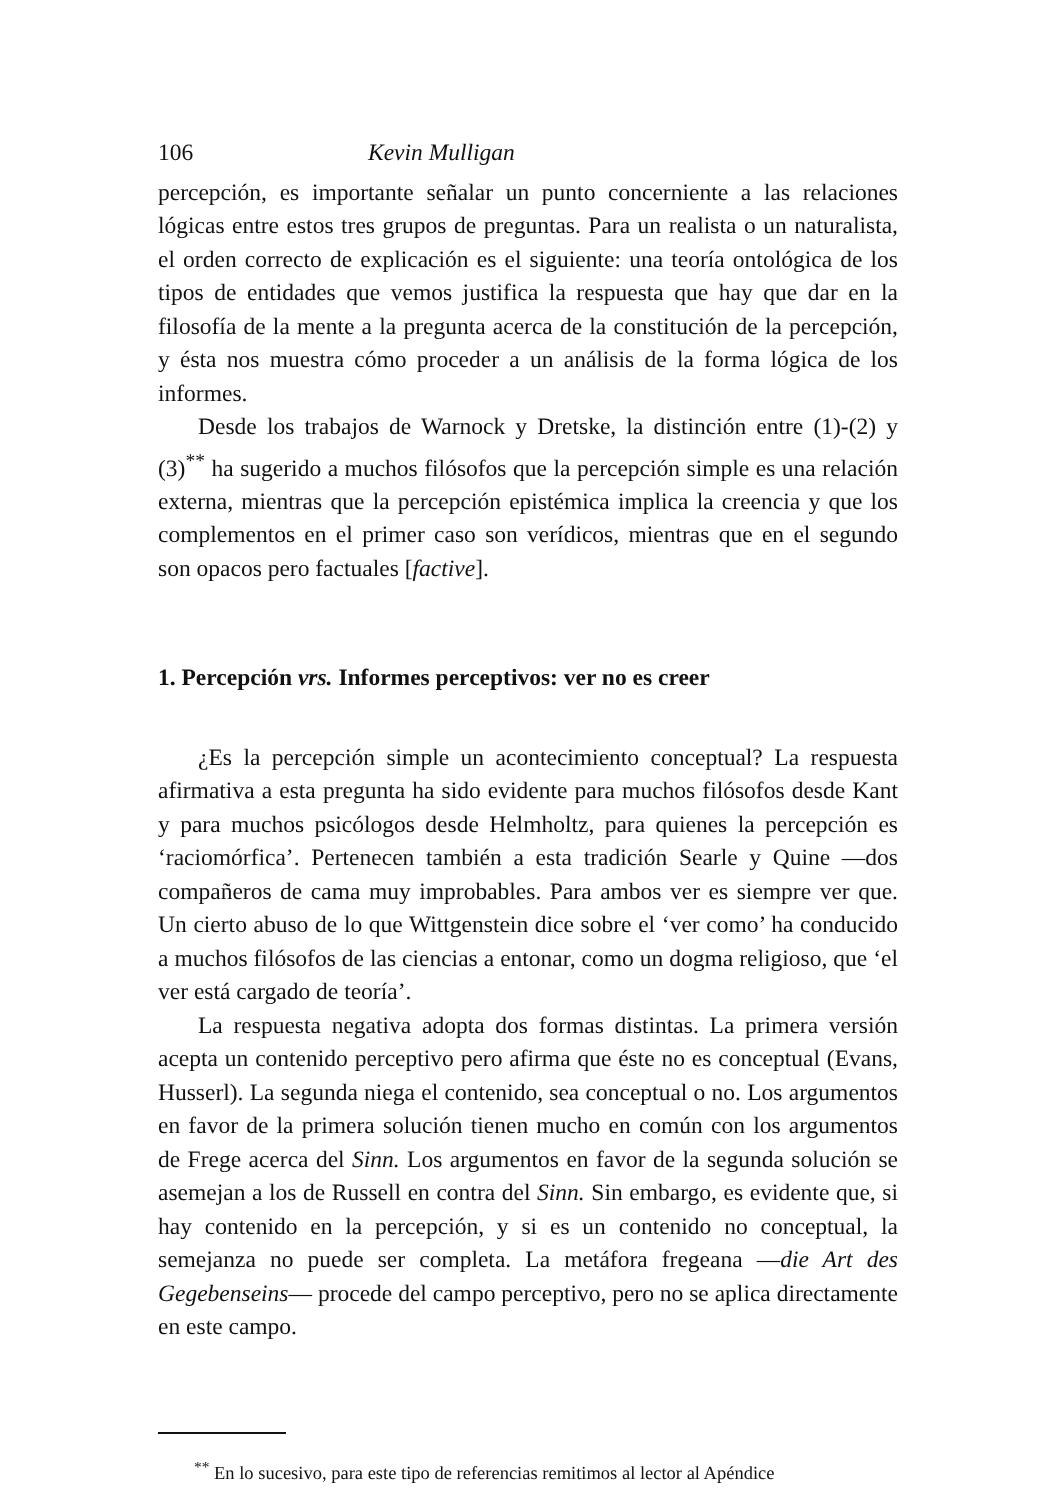106 Kevin Mulligan
percepción, es importante señalar un punto concerniente a las relaciones lógicas entre estos tres grupos de preguntas. Para un realista o un naturalista, el orden correcto de explicación es el siguiente: una teoría ontológica de los tipos de entidades que vemos justifica la respuesta que hay que dar en la filosofía de la mente a la pregunta acerca de la constitución de la percepción, y ésta nos muestra cómo proceder a un análisis de la forma lógica de los informes.
Desde los trabajos de Warnock y Dretske, la distinción entre (1)-(2) y (3)<sup>**</sup> ha sugerido a muchos filósofos que la percepción simple es una relación externa, mientras que la percepción epistémica implica la creencia y que los complementos en el primer caso son verídicos, mientras que en el segundo son opacos pero factuales [factive].
1. Percepción vrs. Informes perceptivos: ver no es creer
¿Es la percepción simple un acontecimiento conceptual? La respuesta afirmativa a esta pregunta ha sido evidente para muchos filósofos desde Kant y para muchos psicólogos desde Helmholtz, para quienes la percepción es ‘raciomórfica’. Pertenecen también a esta tradición Searle y Quine —dos compañeros de cama muy improbables. Para ambos ver es siempre ver que. Un cierto abuso de lo que Wittgenstein dice sobre el ‘ver como’ ha conducido a muchos filósofos de las ciencias a entonar, como un dogma religioso, que ‘el ver está cargado de teoría’.
La respuesta negativa adopta dos formas distintas. La primera versión acepta un contenido perceptivo pero afirma que éste no es conceptual (Evans, Husserl). La segunda niega el contenido, sea conceptual o no. Los argumentos en favor de la primera solución tienen mucho en común con los argumentos de Frege acerca del Sinn. Los argumentos en favor de la segunda solución se asemejan a los de Russell en contra del Sinn. Sin embargo, es evidente que, si hay contenido en la percepción, y si es un contenido no conceptual, la semejanza no puede ser completa. La metáfora fregeana —die Art des Gegebenseins— procede del campo perceptivo, pero no se aplica directamente en este campo.
<sup>**</sup> En lo sucesivo, para este tipo de referencias remitimos al lector al Apéndice